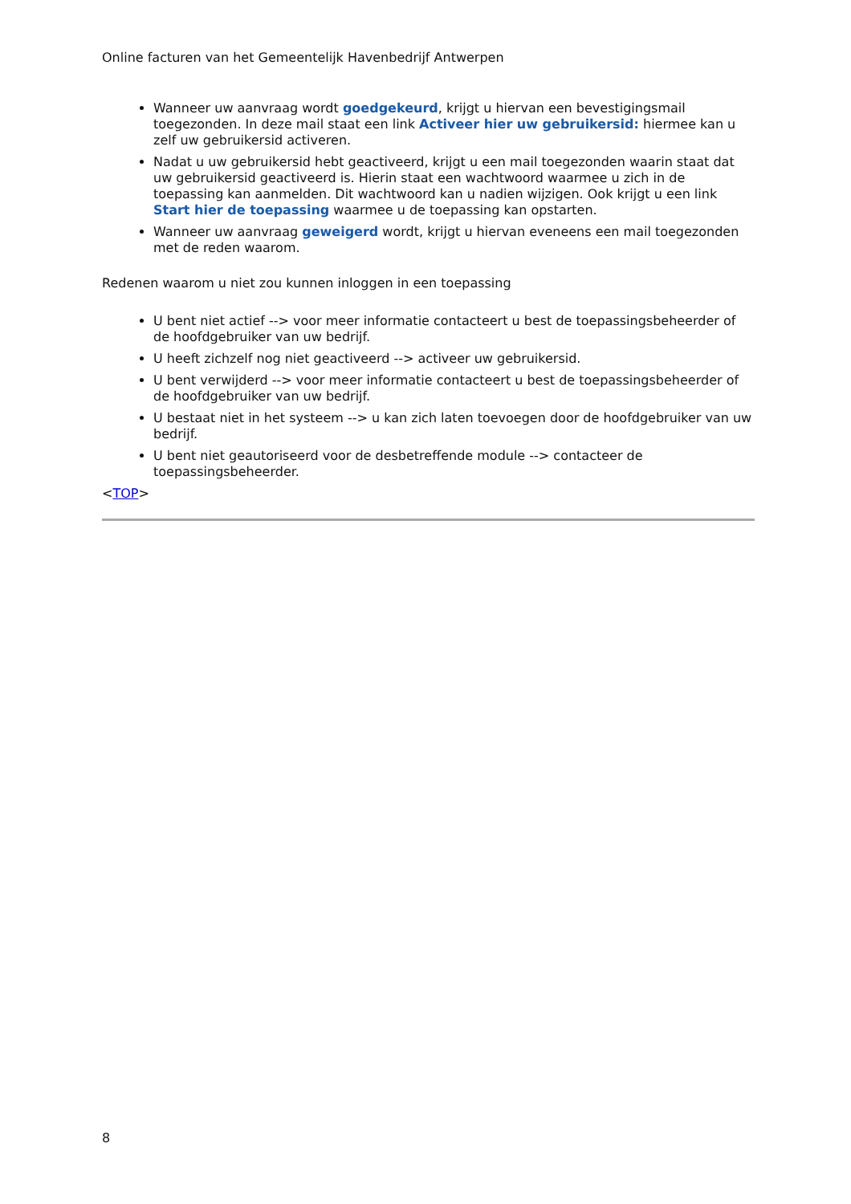Online facturen van het Gemeentelijk Havenbedrijf Antwerpen
Wanneer uw aanvraag wordt goedgekeurd, krijgt u hiervan een bevestigingsmail toegezonden. In deze mail staat een link Activeer hier uw gebruikersid: hiermee kan u zelf uw gebruikersid activeren.
Nadat u uw gebruikersid hebt geactiveerd, krijgt u een mail toegezonden waarin staat dat uw gebruikersid geactiveerd is. Hierin staat een wachtwoord waarmee u zich in de toepassing kan aanmelden. Dit wachtwoord kan u nadien wijzigen. Ook krijgt u een link Start hier de toepassing waarmee u de toepassing kan opstarten.
Wanneer uw aanvraag geweigerd wordt, krijgt u hiervan eveneens een mail toegezonden met de reden waarom.
Redenen waarom u niet zou kunnen inloggen in een toepassing
U bent niet actief --> voor meer informatie contacteert u best de toepassingsbeheerder of de hoofdgebruiker van uw bedrijf.
U heeft zichzelf nog niet geactiveerd --> activeer uw gebruikersid.
U bent verwijderd --> voor meer informatie contacteert u best de toepassingsbeheerder of de hoofdgebruiker van uw bedrijf.
U bestaat niet in het systeem --> u kan zich laten toevoegen door de hoofdgebruiker van uw bedrijf.
U bent niet geautoriseerd voor de desbetreffende module --> contacteer de toepassingsbeheerder.
<TOP>
8